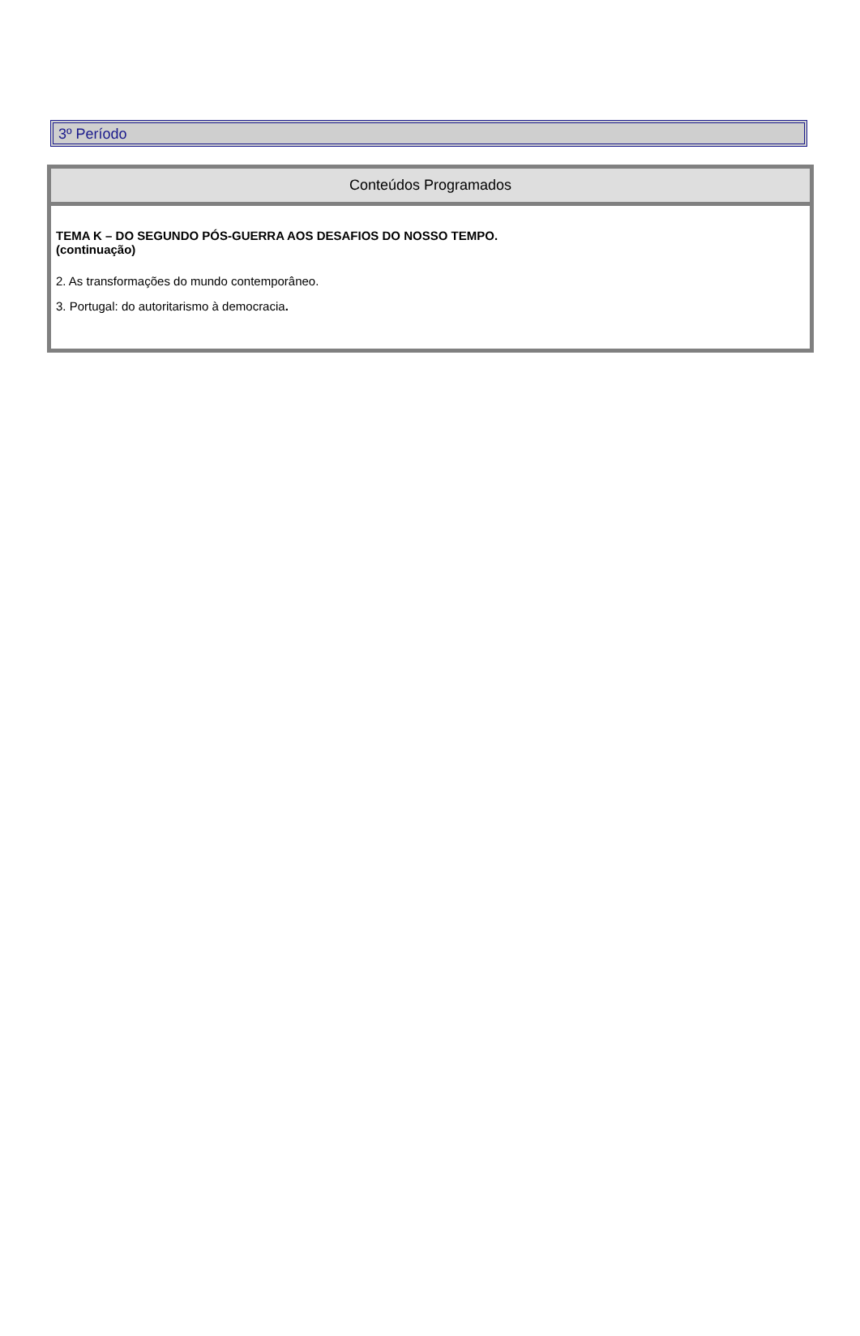3º Período
Conteúdos Programados
TEMA K – DO SEGUNDO PÓS-GUERRA AOS DESAFIOS DO NOSSO TEMPO.
(continuação)
2. As transformações do mundo contemporâneo.
3. Portugal: do autoritarismo à democracia.